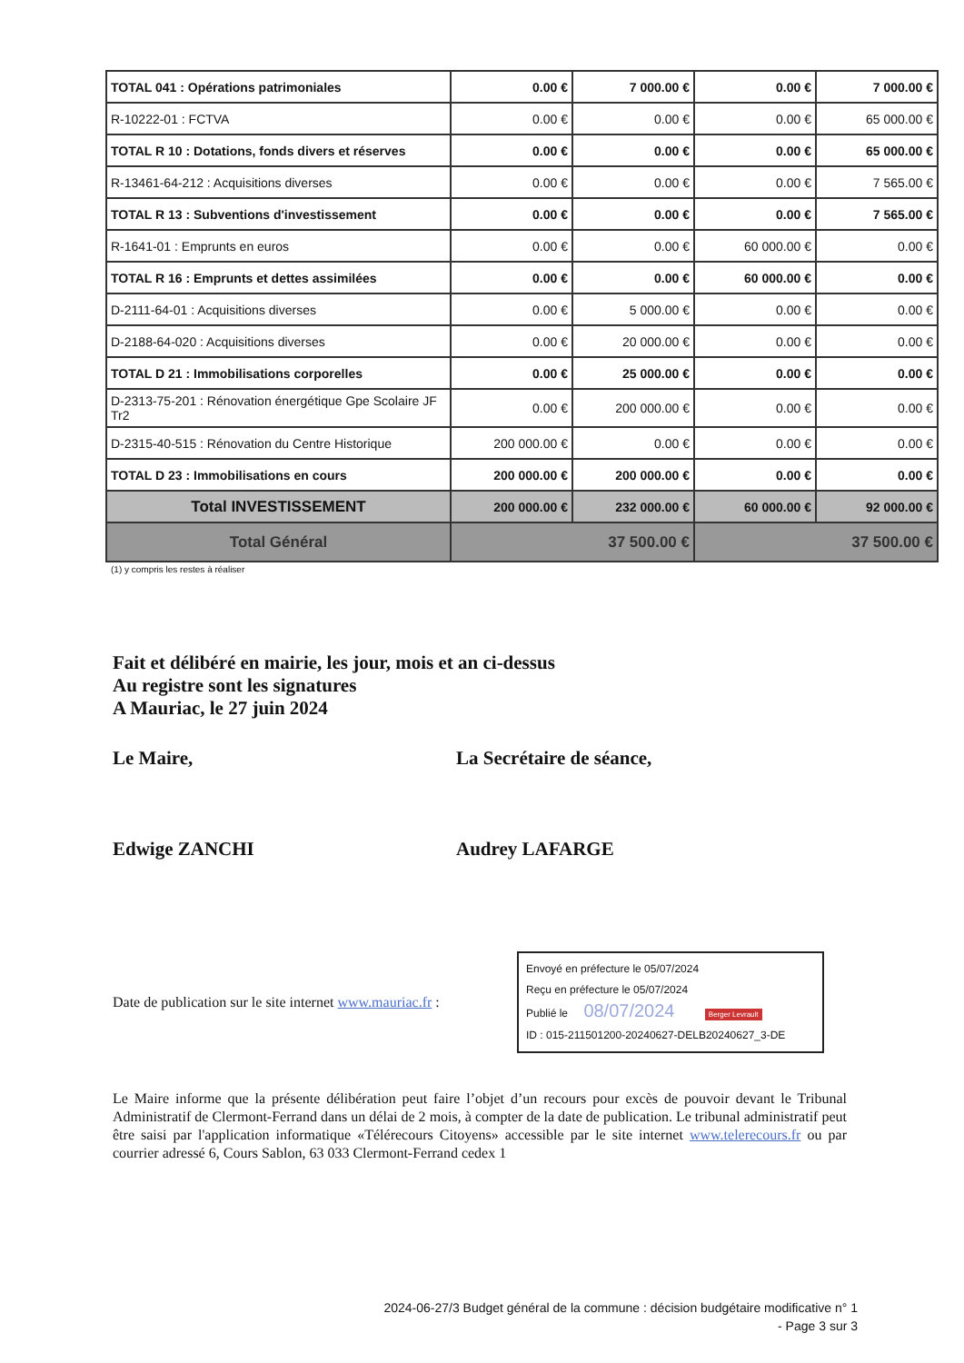| TOTAL 041 : Opérations patrimoniales | 0.00 € | 7 000.00 € | 0.00 € | 7 000.00 € |
| R-10222-01 : FCTVA | 0.00 € | 0.00 € | 0.00 € | 65 000.00 € |
| TOTAL R 10 : Dotations, fonds divers et réserves | 0.00 € | 0.00 € | 0.00 € | 65 000.00 € |
| R-13461-64-212 : Acquisitions diverses | 0.00 € | 0.00 € | 0.00 € | 7 565.00 € |
| TOTAL R 13 : Subventions d'investissement | 0.00 € | 0.00 € | 0.00 € | 7 565.00 € |
| R-1641-01 : Emprunts en euros | 0.00 € | 0.00 € | 60 000.00 € | 0.00 € |
| TOTAL R 16 : Emprunts et dettes assimilées | 0.00 € | 0.00 € | 60 000.00 € | 0.00 € |
| D-2111-64-01 : Acquisitions diverses | 0.00 € | 5 000.00 € | 0.00 € | 0.00 € |
| D-2188-64-020 : Acquisitions diverses | 0.00 € | 20 000.00 € | 0.00 € | 0.00 € |
| TOTAL D 21 : Immobilisations corporelles | 0.00 € | 25 000.00 € | 0.00 € | 0.00 € |
| D-2313-75-201 : Rénovation énergétique Gpe Scolaire JF Tr2 | 0.00 € | 200 000.00 € | 0.00 € | 0.00 € |
| D-2315-40-515 : Rénovation du Centre Historique | 200 000.00 € | 0.00 € | 0.00 € | 0.00 € |
| TOTAL D 23 : Immobilisations en cours | 200 000.00 € | 200 000.00 € | 0.00 € | 0.00 € |
| Total INVESTISSEMENT | 200 000.00 € | 232 000.00 € | 60 000.00 € | 92 000.00 € |
| Total Général | 37 500.00 € | | 37 500.00 € | |
(1) y compris les restes à réaliser
Fait et délibéré en mairie, les jour, mois et an ci-dessus
Au registre sont les signatures
A Mauriac, le 27 juin 2024
Le Maire,
Edwige ZANCHI
La Secrétaire de séance,
Audrey LAFARGE
Date de publication sur le site internet www.mauriac.fr :
Envoyé en préfecture le 05/07/2024
Reçu en préfecture le 05/07/2024
Publié le 08/07/2024 Berger Levrault
ID : 015-211501200-20240627-DELB20240627_3-DE
Le Maire informe que la présente délibération peut faire l’objet d’un recours pour excès de pouvoir devant le Tribunal Administratif de Clermont-Ferrand dans un délai de 2 mois, à compter de la date de publication. Le tribunal administratif peut être saisi par l'application informatique «Télérecours Citoyens» accessible par le site internet www.telerecours.fr ou par courrier adressé 6, Cours Sablon, 63 033 Clermont-Ferrand cedex 1
2024-06-27/3 Budget général de la commune : décision budgétaire modificative n° 1
- Page 3 sur 3